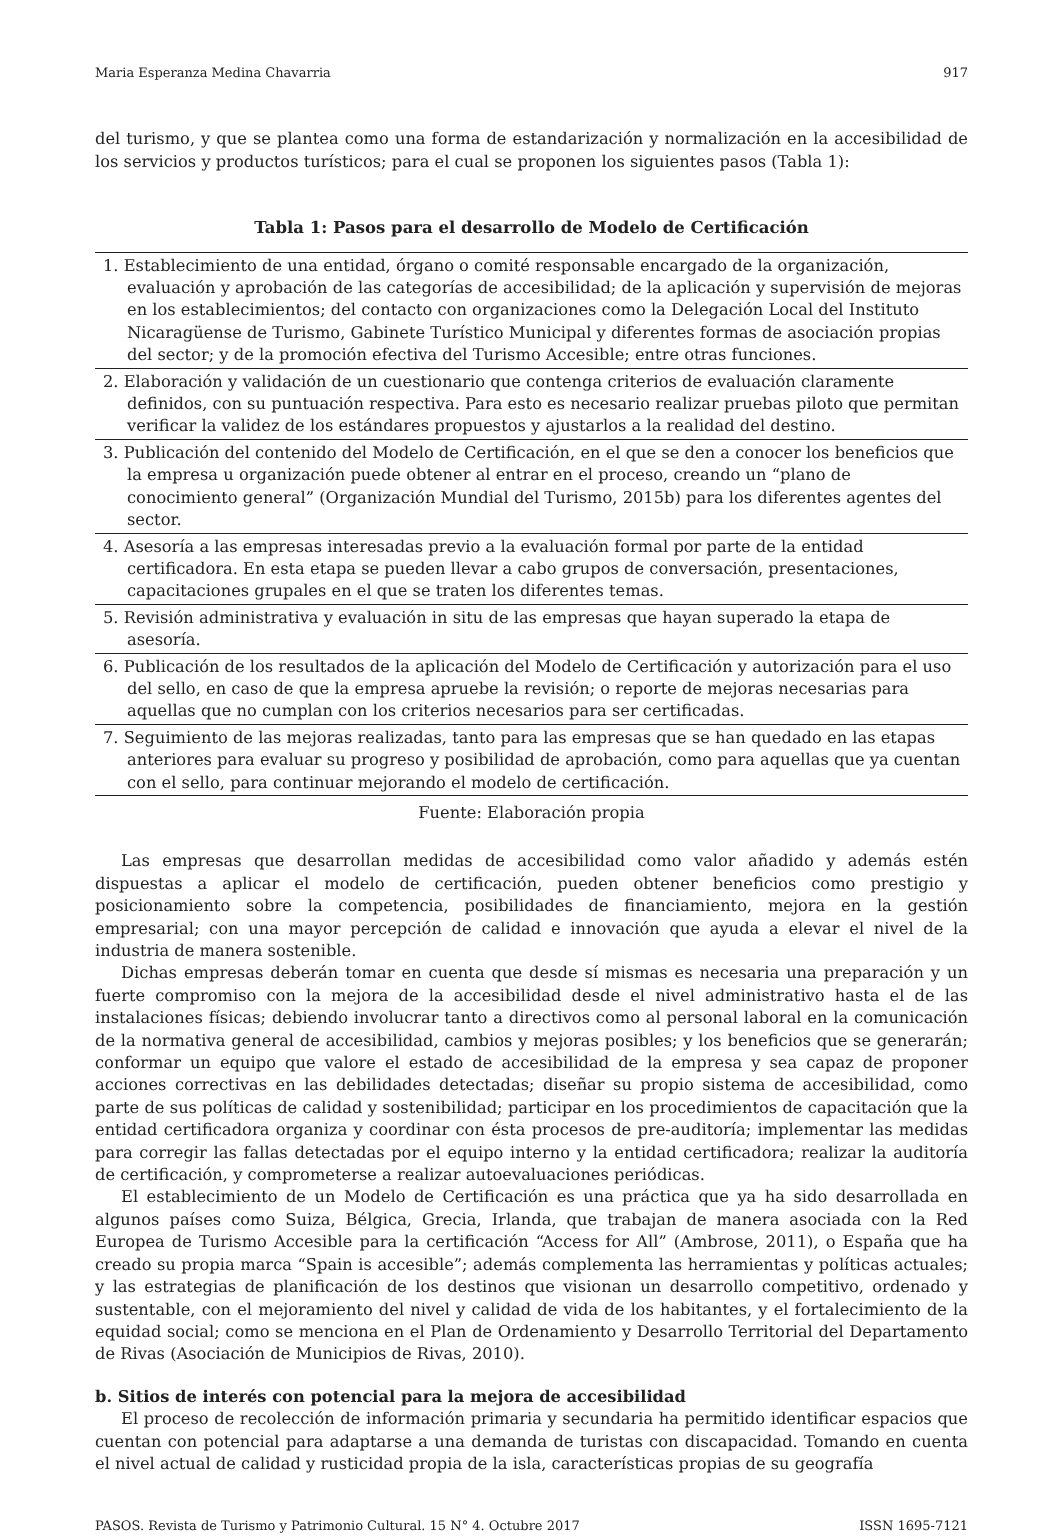Maria Esperanza Medina Chavarria 917
del turismo, y que se plantea como una forma de estandarización y normalización en la accesibilidad de los servicios y productos turísticos; para el cual se proponen los siguientes pasos (Tabla 1):
Tabla 1: Pasos para el desarrollo de Modelo de Certificación
| 1. Establecimiento de una entidad, órgano o comité responsable encargado de la organización, evaluación y aprobación de las categorías de accesibilidad; de la aplicación y supervisión de mejoras en los establecimientos; del contacto con organizaciones como la Delegación Local del Instituto Nicaragüense de Turismo, Gabinete Turístico Municipal y diferentes formas de asociación propias del sector; y de la promoción efectiva del Turismo Accesible; entre otras funciones. |
| 2. Elaboración y validación de un cuestionario que contenga criterios de evaluación claramente definidos, con su puntuación respectiva. Para esto es necesario realizar pruebas piloto que permitan verificar la validez de los estándares propuestos y ajustarlos a la realidad del destino. |
| 3. Publicación del contenido del Modelo de Certificación, en el que se den a conocer los beneficios que la empresa u organización puede obtener al entrar en el proceso, creando un “plano de conocimiento general” (Organización Mundial del Turismo, 2015b) para los diferentes agentes del sector. |
| 4. Asesoría a las empresas interesadas previo a la evaluación formal por parte de la entidad certificadora. En esta etapa se pueden llevar a cabo grupos de conversación, presentaciones, capacitaciones grupales en el que se traten los diferentes temas. |
| 5. Revisión administrativa y evaluación in situ de las empresas que hayan superado la etapa de asesoría. |
| 6. Publicación de los resultados de la aplicación del Modelo de Certificación y autorización para el uso del sello, en caso de que la empresa apruebe la revisión; o reporte de mejoras necesarias para aquellas que no cumplan con los criterios necesarios para ser certificadas. |
| 7. Seguimiento de las mejoras realizadas, tanto para las empresas que se han quedado en las etapas anteriores para evaluar su progreso y posibilidad de aprobación, como para aquellas que ya cuentan con el sello, para continuar mejorando el modelo de certificación. |
Fuente: Elaboración propia
Las empresas que desarrollan medidas de accesibilidad como valor añadido y además estén dispuestas a aplicar el modelo de certificación, pueden obtener beneficios como prestigio y posicionamiento sobre la competencia, posibilidades de financiamiento, mejora en la gestión empresarial; con una mayor percepción de calidad e innovación que ayuda a elevar el nivel de la industria de manera sostenible.
Dichas empresas deberán tomar en cuenta que desde sí mismas es necesaria una preparación y un fuerte compromiso con la mejora de la accesibilidad desde el nivel administrativo hasta el de las instalaciones físicas; debiendo involucrar tanto a directivos como al personal laboral en la comunicación de la normativa general de accesibilidad, cambios y mejoras posibles; y los beneficios que se generarán; conformar un equipo que valore el estado de accesibilidad de la empresa y sea capaz de proponer acciones correctivas en las debilidades detectadas; diseñar su propio sistema de accesibilidad, como parte de sus políticas de calidad y sostenibilidad; participar en los procedimientos de capacitación que la entidad certificadora organiza y coordinar con ésta procesos de pre-auditoría; implementar las medidas para corregir las fallas detectadas por el equipo interno y la entidad certificadora; realizar la auditoría de certificación, y comprometerse a realizar autoevaluaciones periódicas.
El establecimiento de un Modelo de Certificación es una práctica que ya ha sido desarrollada en algunos países como Suiza, Bélgica, Grecia, Irlanda, que trabajan de manera asociada con la Red Europea de Turismo Accesible para la certificación “Access for All” (Ambrose, 2011), o España que ha creado su propia marca “Spain is accesible”; además complementa las herramientas y políticas actuales; y las estrategias de planificación de los destinos que visionan un desarrollo competitivo, ordenado y sustentable, con el mejoramiento del nivel y calidad de vida de los habitantes, y el fortalecimiento de la equidad social; como se menciona en el Plan de Ordenamiento y Desarrollo Territorial del Departamento de Rivas (Asociación de Municipios de Rivas, 2010).
b. Sitios de interés con potencial para la mejora de accesibilidad
El proceso de recolección de información primaria y secundaria ha permitido identificar espacios que cuentan con potencial para adaptarse a una demanda de turistas con discapacidad. Tomando en cuenta el nivel actual de calidad y rusticidad propia de la isla, características propias de su geografía
PASOS. Revista de Turismo y Patrimonio Cultural. 15 N° 4. Octubre 2017 ISSN 1695-7121